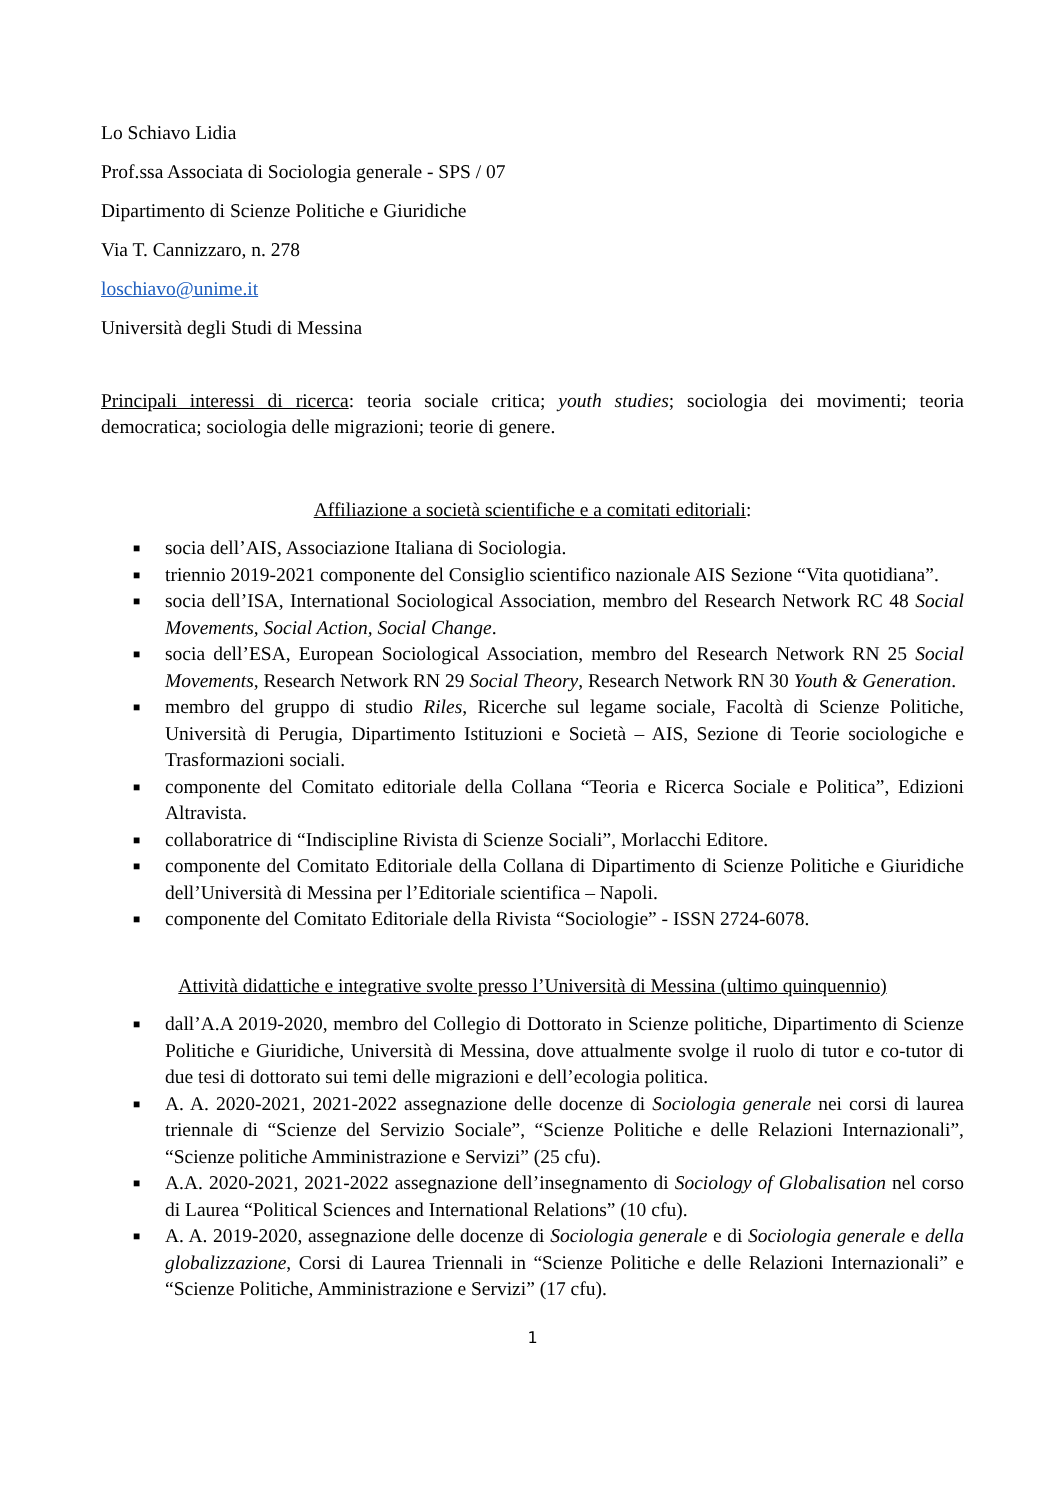Lo Schiavo Lidia
Prof.ssa Associata di Sociologia generale - SPS / 07
Dipartimento di Scienze Politiche e Giuridiche
Via T. Cannizzaro, n. 278
loschiavo@unime.it
Università degli Studi di Messina
Principali interessi di ricerca: teoria sociale critica; youth studies; sociologia dei movimenti; teoria democratica; sociologia delle migrazioni; teorie di genere.
Affiliazione a società scientifiche e a comitati editoriali:
■ socia dell’AIS, Associazione Italiana di Sociologia.
■ triennio 2019-2021 componente del Consiglio scientifico nazionale AIS Sezione “Vita quotidiana”.
■ socia dell’ISA, International Sociological Association, membro del Research Network RC 48 Social Movements, Social Action, Social Change.
■ socia dell’ESA, European Sociological Association, membro del Research Network RN 25 Social Movements, Research Network RN 29 Social Theory, Research Network RN 30 Youth & Generation.
■ membro del gruppo di studio Riles, Ricerche sul legame sociale, Facoltà di Scienze Politiche, Università di Perugia, Dipartimento Istituzioni e Società – AIS, Sezione di Teorie sociologiche e Trasformazioni sociali.
■ componente del Comitato editoriale della Collana “Teoria e Ricerca Sociale e Politica”, Edizioni Altravista.
■ collaboratrice di “Indiscipline Rivista di Scienze Sociali”, Morlacchi Editore.
■ componente del Comitato Editoriale della Collana di Dipartimento di Scienze Politiche e Giuridiche dell’Università di Messina per l’Editoriale scientifica – Napoli.
■ componente del Comitato Editoriale della Rivista “Sociologie” - ISSN 2724-6078.
Attività didattiche e integrative svolte presso l’Università di Messina (ultimo quinquennio)
■ dall’A.A 2019-2020, membro del Collegio di Dottorato in Scienze politiche, Dipartimento di Scienze Politiche e Giuridiche, Università di Messina, dove attualmente svolge il ruolo di tutor e co-tutor di due tesi di dottorato sui temi delle migrazioni e dell’ecologia politica.
■ A. A. 2020-2021, 2021-2022 assegnazione delle docenze di Sociologia generale nei corsi di laurea triennale di “Scienze del Servizio Sociale”, “Scienze Politiche e delle Relazioni Internazionali”, “Scienze politiche Amministrazione e Servizi” (25 cfu).
■ A.A. 2020-2021, 2021-2022 assegnazione dell’insegnamento di Sociology of Globalisation nel corso di Laurea “Political Sciences and International Relations” (10 cfu).
■ A. A. 2019-2020, assegnazione delle docenze di Sociologia generale e di Sociologia generale e della globalizzazione, Corsi di Laurea Triennali in “Scienze Politiche e delle Relazioni Internazionali” e “Scienze Politiche, Amministrazione e Servizi” (17 cfu).
1